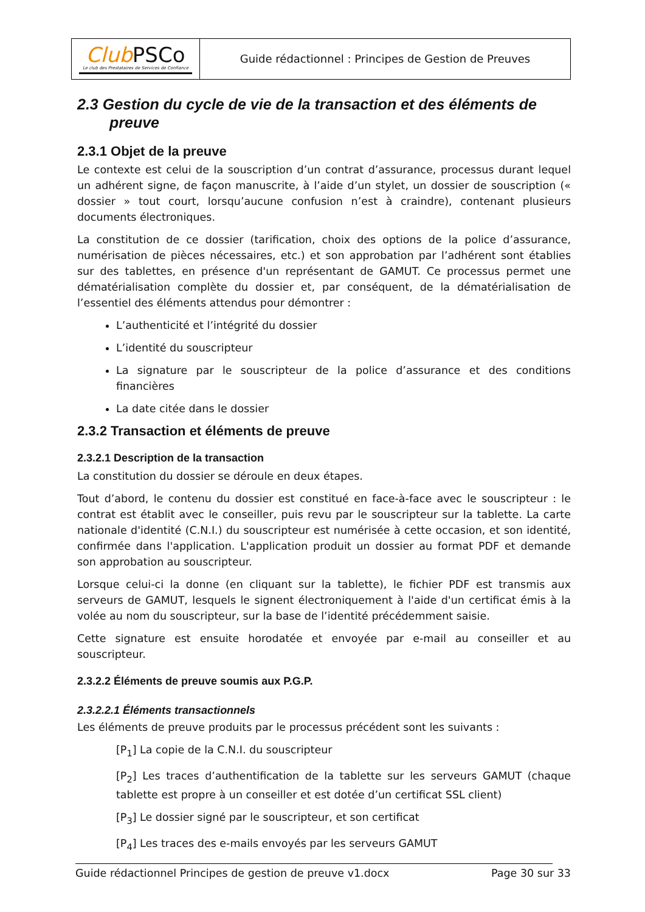| Club PSCo Le club des Prestataires de Services de Confiance | Guide rédactionnel : Principes de Gestion de Preuves |
2.3 Gestion du cycle de vie de la transaction et des éléments de preuve
2.3.1 Objet de la preuve
Le contexte est celui de la souscription d’un contrat d’assurance, processus durant lequel un adhérent signe, de façon manuscrite, à l’aide d’un stylet, un dossier de souscription (« dossier » tout court, lorsqu’aucune confusion n’est à craindre), contenant plusieurs documents électroniques.
La constitution de ce dossier (tarification, choix des options de la police d’assurance, numérisation de pièces nécessaires, etc.) et son approbation par l’adhérent sont établies sur des tablettes, en présence d'un représentant de GAMUT. Ce processus permet une dématérialisation complète du dossier et, par conséquent, de la dématérialisation de l’essentiel des éléments attendus pour démontrer :
L’authenticité et l’intégrité du dossier
L’identité du souscripteur
La signature par le souscripteur de la police d’assurance et des conditions financières
La date citée dans le dossier
2.3.2 Transaction et éléments de preuve
2.3.2.1 Description de la transaction
La constitution du dossier se déroule en deux étapes.
Tout d’abord, le contenu du dossier est constitué en face-à-face avec le souscripteur : le contrat est établit avec le conseiller, puis revu par le souscripteur sur la tablette. La carte nationale d'identité (C.N.I.) du souscripteur est numérisée à cette occasion, et son identité, confirmée dans l'application. L'application produit un dossier au format PDF et demande son approbation au souscripteur.
Lorsque celui-ci la donne (en cliquant sur la tablette), le fichier PDF est transmis aux serveurs de GAMUT, lesquels le signent électroniquement à l'aide d'un certificat émis à la volée au nom du souscripteur, sur la base de l’identité précédemment saisie.
Cette signature est ensuite horodatée et envoyée par e-mail au conseiller et au souscripteur.
2.3.2.2 Éléments de preuve soumis aux P.G.P.
2.3.2.2.1 Éléments transactionnels
Les éléments de preuve produits par le processus précédent sont les suivants :
[P<sub>1</sub>] La copie de la C.N.I. du souscripteur
[P<sub>2</sub>] Les traces d’authentification de la tablette sur les serveurs GAMUT (chaque tablette est propre à un conseiller et est dotée d’un certificat SSL client)
[P<sub>3</sub>] Le dossier signé par le souscripteur, et son certificat
[P<sub>4</sub>] Les traces des e-mails envoyés par les serveurs GAMUT
Guide rédactionnel Principes de gestion de preuve v1.docx Page 30 sur 33